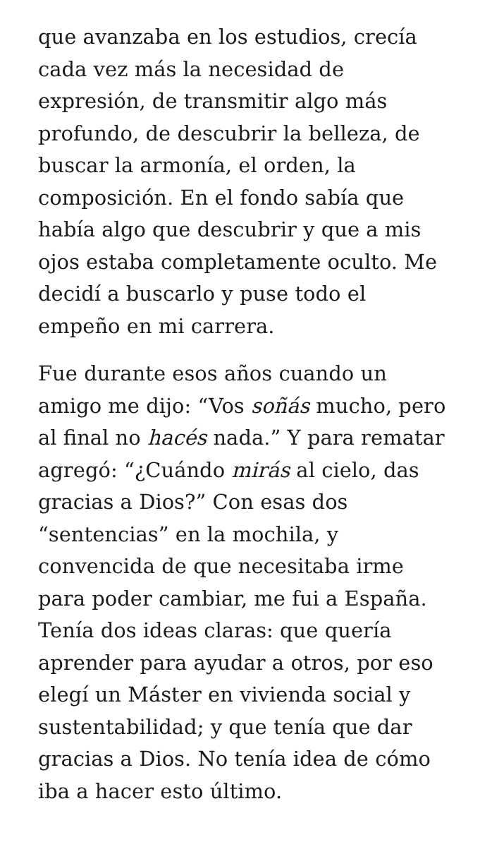que avanzaba en los estudios, crecía cada vez más la necesidad de expresión, de transmitir algo más profundo, de descubrir la belleza, de buscar la armonía, el orden, la composición. En el fondo sabía que había algo que descubrir y que a mis ojos estaba completamente oculto. Me decidí a buscarlo y puse todo el empeño en mi carrera.
Fue durante esos años cuando un amigo me dijo: “Vos soñás mucho, pero al final no hacés nada.” Y para rematar agregó: “¿Cuándo mirás al cielo, das gracias a Dios?” Con esas dos “sentencias” en la mochila, y convencida de que necesitaba irme para poder cambiar, me fui a España. Tenía dos ideas claras: que quería aprender para ayudar a otros, por eso elegí un Máster en vivienda social y sustentabilidad; y que tenía que dar gracias a Dios. No tenía idea de cómo iba a hacer esto último.